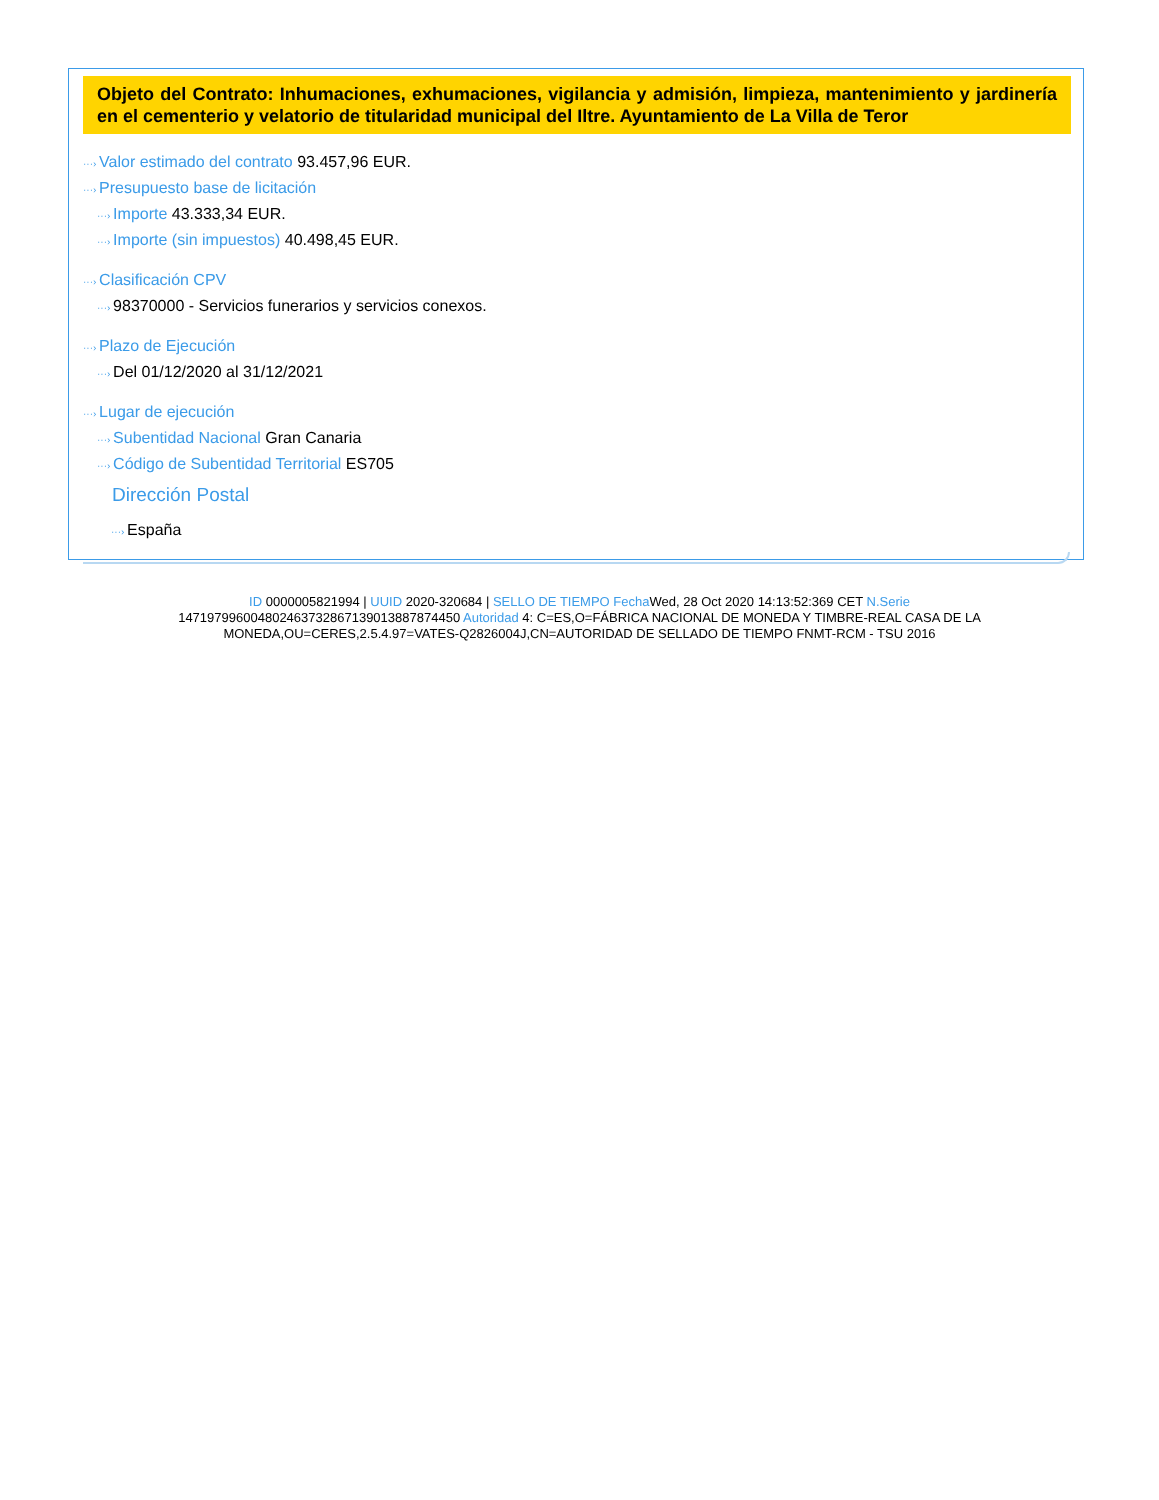Objeto del Contrato: Inhumaciones, exhumaciones, vigilancia y admisión, limpieza, mantenimiento y jardinería en el cementerio y velatorio de titularidad municipal del Iltre. Ayuntamiento de La Villa de Teror
···› Valor estimado del contrato 93.457,96 EUR.
···› Presupuesto base de licitación
···› Importe 43.333,34 EUR.
···› Importe (sin impuestos) 40.498,45 EUR.
···› Clasificación CPV
···› 98370000 - Servicios funerarios y servicios conexos.
···› Plazo de Ejecución
···› Del 01/12/2020 al 31/12/2021
···› Lugar de ejecución
···› Subentidad Nacional Gran Canaria
···› Código de Subentidad Territorial ES705
Dirección Postal
···› España
ID 0000005821994 | UUID 2020-320684 | SELLO DE TIEMPO Fecha Wed, 28 Oct 2020 14:13:52:369 CET N.Serie 147197996004802463732867139013887874450 Autoridad 4: C=ES,O=FÁBRICA NACIONAL DE MONEDA Y TIMBRE-REAL CASA DE LA MONEDA,OU=CERES,2.5.4.97=VATES-Q2826004J,CN=AUTORIDAD DE SELLADO DE TIEMPO FNMT-RCM - TSU 2016